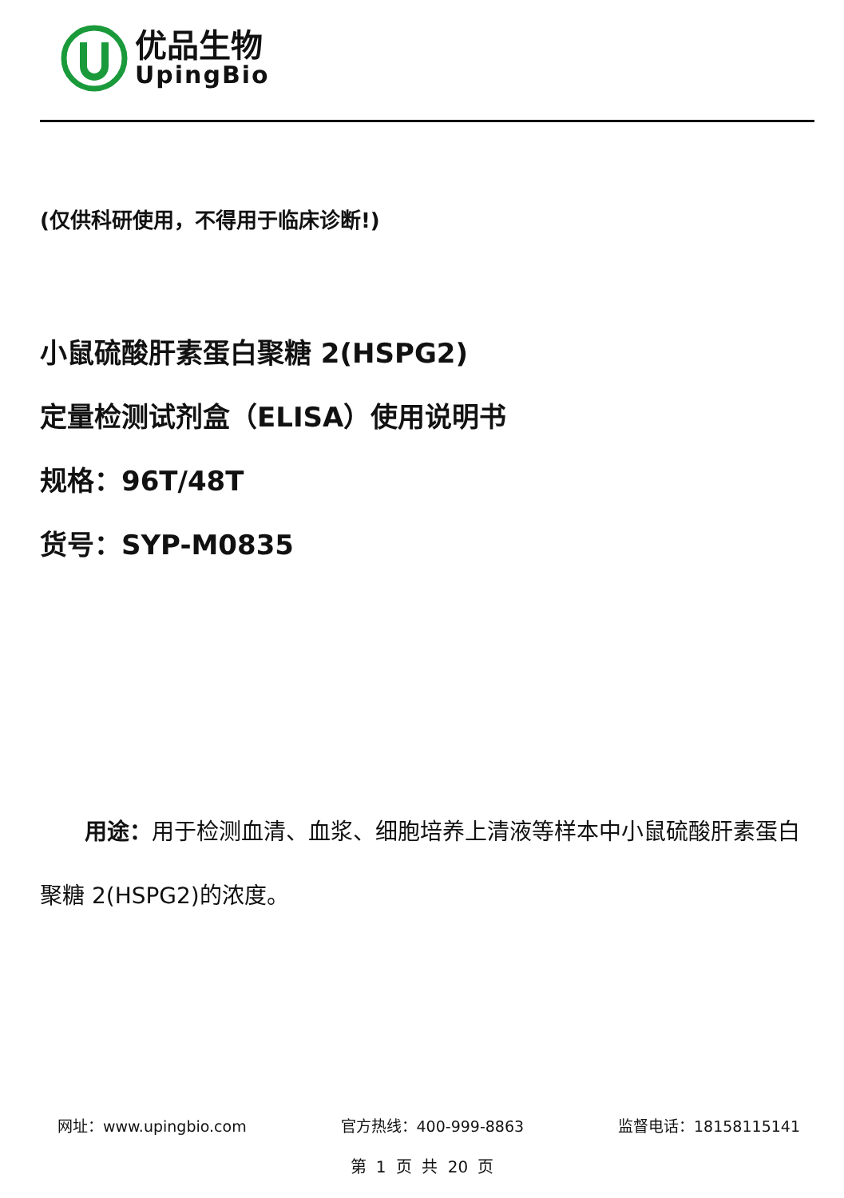优品生物
UpingBio
(仅供科研使用，不得用于临床诊断!)
小鼠硫酸肝素蛋白聚糖 2(HSPG2)
定量检测试剂盒（ELISA）使用说明书
规格：96T/48T
货号：SYP-M0835
用途：用于检测血清、血浆、细胞培养上清液等样本中小鼠硫酸肝素蛋白聚糖 2(HSPG2)的浓度。
网址：www.upingbio.com 官方热线：400-999-8863 监督电话：18158115141
第 1 页 共 20 页